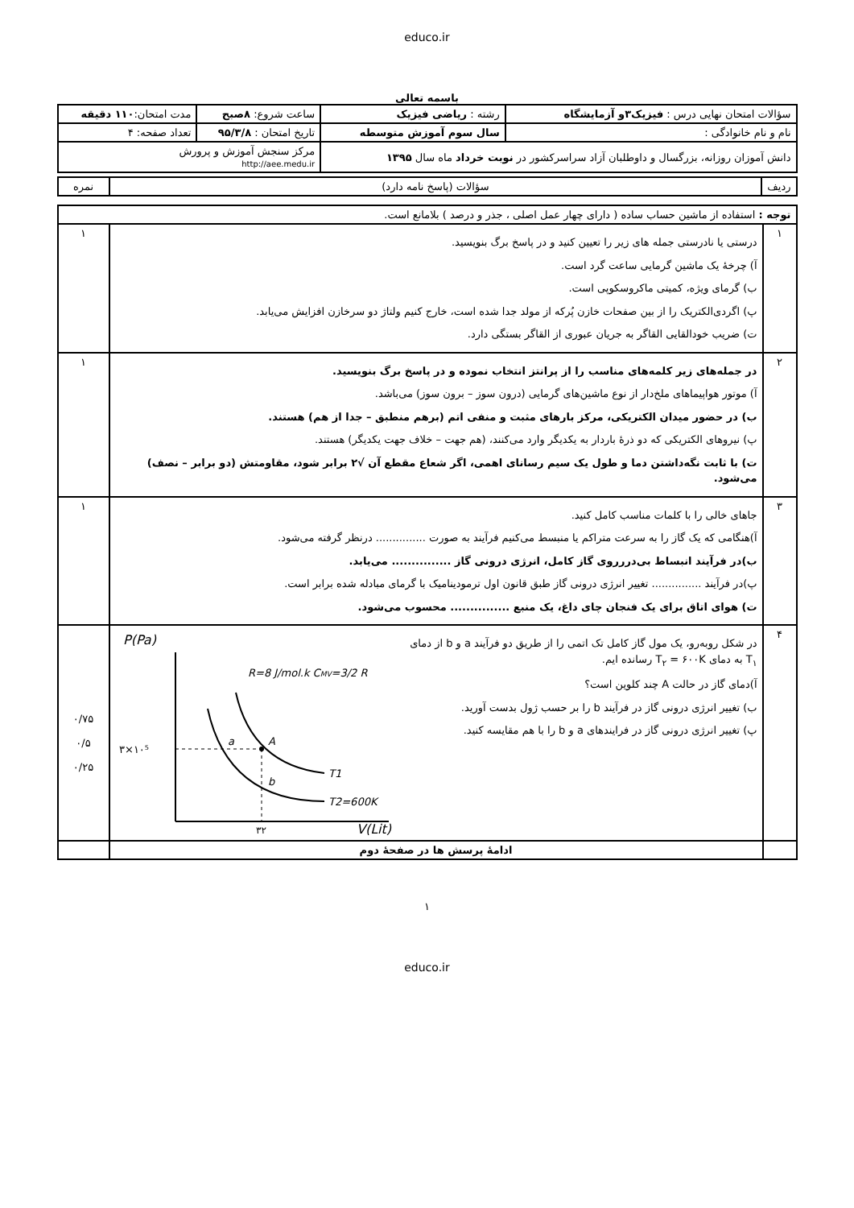educo.ir
باسمه تعالی
| سؤالات امتحان نهایی درس : فیزیک۳و آزمایشگاه | رشته : ریاضی فیزیک | ساعت شروع: ۸صبح | مدت امتحان: ۱۱۰ دقیقه |
| نام و نام خانوادگی : | سال سوم آموزش متوسطه | تاریخ امتحان : ۹۵/۳/۸ | تعداد صفحه: ۴ |
| دانش آموزان روزانه، بزرگسال و داوطلبان آزاد سراسرکشور در نوبت خرداد ماه سال ۱۳۹۵ | | مرکز سنجش آموزش و پرورش http://aee.medu.ir | |
| ردیف | سؤالات (پاسخ نامه دارد) | نمره |
| توجه : استفاده از ماشین حساب ساده ( دارای چهار عمل اصلی ، جذر و درصد ) بلامانع است. | | |
| ۱ | درستی یا نادرستی جمله های زیر را تعیین کنید و در پاسخ برگ بنویسید. آ) چرخهٔ یک ماشین گرمایی ساعت گرد است. ب) گرمای ویژه، کمیتی ماکروسکوپی است. پ) اگردی‌الکتریک را از بین صفحات خازن پُرکه از مولد جدا شده است، خارج کنیم ولتاژ دو سرخازن افزایش می‌یابد. ت) ضریب خودالقایی القاگر به جریان عبوری از القاگر بستگی دارد. | ۱ |
| ۲ | در جمله‌های زیر کلمه‌های مناسب را از پرانتز انتخاب نموده و در پاسخ برگ بنویسید. آ) موتور هواپیماهای ملخ‌دار از نوع ماشین‌های گرمایی (درون سوز – برون سوز) می‌باشد. ب) در حضور میدان الکتریکی، مرکز بارهای مثبت و منفی اتم (برهم منطبق – جدا از هم) هستند. پ) نیروهای الکتریکی که دو ذرهٔ باردار به یکدیگر وارد می‌کنند، (هم جهت – خلاف جهت یکدیگر) هستند. ت) با ثابت نگه‌داشتن دما و طول یک سیم رسانای اهمی، اگر شعاع مقطع آن √۲ برابر شود، مقاومتش (دو برابر – نصف) می‌شود. | ۱ |
| ۳ | جاهای خالی را با کلمات مناسب کامل کنید. آ)هنگامی که یک گاز را به سرعت متراکم یا منبسط می‌کنیم فرآیند به صورت ............... درنظر گرفته می‌شود. ب)در فرآیند انبساط بی‌دررروی گاز کامل، انرژی درونی گاز ............... می‌یابد. پ)در فرآیند ............... تغییر انرژی درونی گاز طبق قانون اول ترمودینامیک با گرمای مبادله شده برابر است. ت) هوای اتاق برای یک فنجان چای داغ، یک منبع ............... محسوب می‌شود. | ۱ |
| ۴ | در شکل روبه‌رو، یک مول گاز کامل تک اتمی را از طریق دو فرآیند a و b از دمای T<sub>۱</sub> به دمای T<sub>۲</sub> = ۶۰۰K رسانده ایم. آ)دمای گاز در حالت A چند کلوین است؟ ب) تغییر انرژی درونی گاز در فرآیند b را بر حسب ژول بدست آورید. پ) تغییر انرژی درونی گاز در فرایندهای a و b را با هم مقایسه کنید. P(Pa) V(Lit) R=8 J/mol.k C MV =3/2 R ۳×۱۰⁵ a A b T1 T2=600K ۳۲ | ۰/۷۵ ۰/۵ ۰/۲۵ |
| | ادامهٔ پرسش ها در صفحهٔ دوم | |
۱
educo.ir